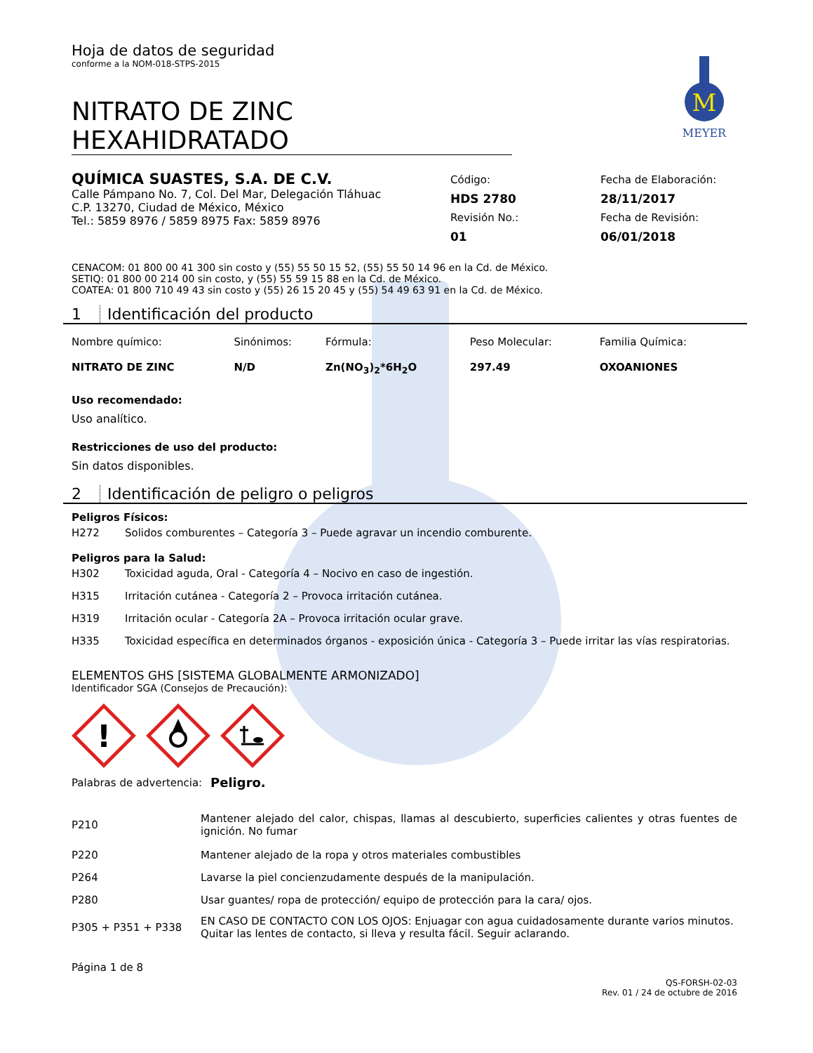M
MEYER
Hoja de datos de seguridad
conforme a la NOM-018-STPS-2015
NITRATO DE ZINC HEXAHIDRATADO
QUÍMICA SUASTES, S.A. DE C.V.
Calle Pámpano No. 7, Col. Del Mar, Delegación Tláhuac
C.P. 13270, Ciudad de México, México
Tel.: 5859 8976 / 5859 8975 Fax: 5859 8976
Código:
HDS 2780
Revisión No.:
01
Fecha de Elaboración:
28/11/2017
Fecha de Revisión:
06/01/2018
CENACOM: 01 800 00 41 300 sin costo y (55) 55 50 15 52, (55) 55 50 14 96 en la Cd. de México.
SETIQ: 01 800 00 214 00 sin costo, y (55) 55 59 15 88 en la Cd. de México.
COATEA: 01 800 710 49 43 sin costo y (55) 26 15 20 45 y (55) 54 49 63 91 en la Cd. de México.
1 Identificación del producto
| Nombre químico: | Sinónimos: | Fórmula: | Peso Molecular: | Familia Química: |
| NITRATO DE ZINC | N/D | Zn(NO<sub>3</sub>)<sub>2</sub>*6H<sub>2</sub>O | 297.49 | OXOANIONES |
Uso recomendado:
Uso analítico.
Restricciones de uso del producto:
Sin datos disponibles.
2 Identificación de peligro o peligros
Peligros Físicos:
| H272 | Solidos comburentes – Categoría 3 – Puede agravar un incendio comburente. |
Peligros para la Salud:
| H302 | Toxicidad aguda, Oral - Categoría 4 – Nocivo en caso de ingestión. |
| H315 | Irritación cutánea - Categoría 2 – Provoca irritación cutánea. |
| H319 | Irritación ocular - Categoría 2A – Provoca irritación ocular grave. |
| H335 | Toxicidad específica en determinados órganos - exposición única - Categoría 3 – Puede irritar las vías respiratorias. |
ELEMENTOS GHS [SISTEMA GLOBALMENTE ARMONIZADO]
Identificador SGA (Consejos de Precaución):
!
Palabras de advertencia: Peligro.
| P210 | Mantener alejado del calor, chispas, llamas al descubierto, superficies calientes y otras fuentes de ignición. No fumar |
| P220 | Mantener alejado de la ropa y otros materiales combustibles |
| P264 | Lavarse la piel concienzudamente después de la manipulación. |
| P280 | Usar guantes/ ropa de protección/ equipo de protección para la cara/ ojos. |
| P305 + P351 + P338 | EN CASO DE CONTACTO CON LOS OJOS: Enjuagar con agua cuidadosamente durante varios minutos. Quitar las lentes de contacto, si lleva y resulta fácil. Seguir aclarando. |
Página 1 de 8
QS-FORSH-02-03
Rev. 01 / 24 de octubre de 2016